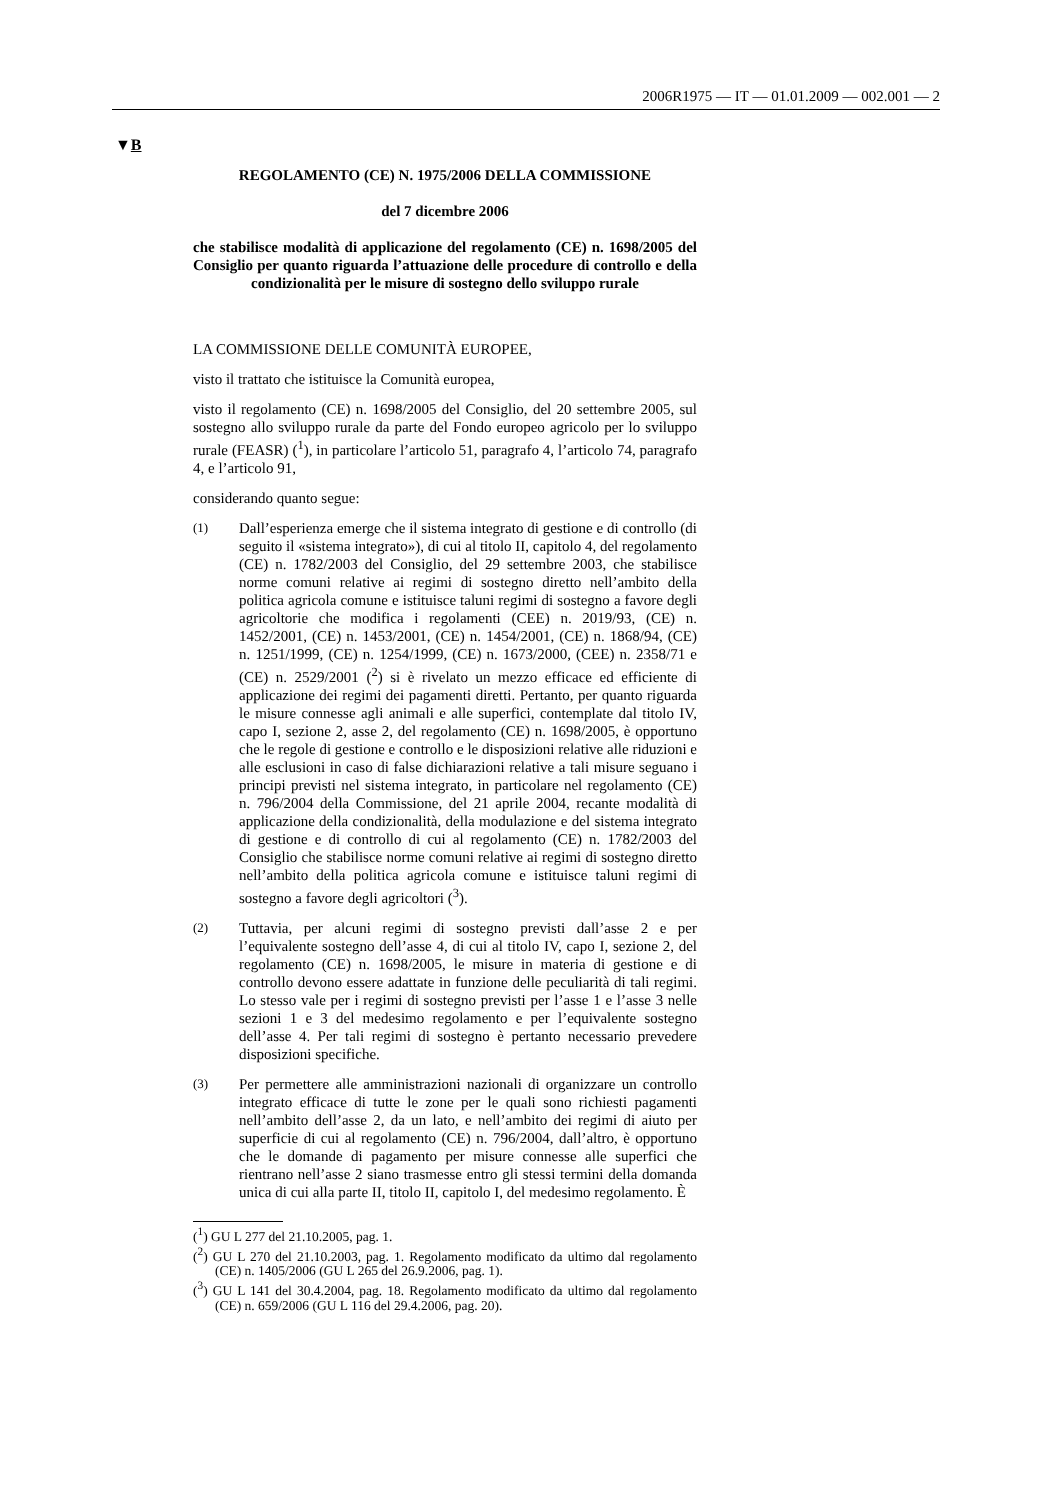2006R1975 — IT — 01.01.2009 — 002.001 — 2
▼B
REGOLAMENTO (CE) N. 1975/2006 DELLA COMMISSIONE
del 7 dicembre 2006
che stabilisce modalità di applicazione del regolamento (CE) n. 1698/2005 del Consiglio per quanto riguarda l’attuazione delle procedure di controllo e della condizionalità per le misure di sostegno dello sviluppo rurale
LA COMMISSIONE DELLE COMUNITÀ EUROPEE,
visto il trattato che istituisce la Comunità europea,
visto il regolamento (CE) n. 1698/2005 del Consiglio, del 20 settembre 2005, sul sostegno allo sviluppo rurale da parte del Fondo europeo agricolo per lo sviluppo rurale (FEASR) (<sup>1</sup>), in particolare l’articolo 51, paragrafo 4, l’articolo 74, paragrafo 4, e l’articolo 91,
considerando quanto segue:
(1) Dall’esperienza emerge che il sistema integrato di gestione e di controllo (di seguito il «sistema integrato»), di cui al titolo II, capitolo 4, del regolamento (CE) n. 1782/2003 del Consiglio, del 29 settembre 2003, che stabilisce norme comuni relative ai regimi di sostegno diretto nell’ambito della politica agricola comune e istituisce taluni regimi di sostegno a favore degli agricoltorie che modifica i regolamenti (CEE) n. 2019/93, (CE) n. 1452/2001, (CE) n. 1453/2001, (CE) n. 1454/2001, (CE) n. 1868/94, (CE) n. 1251/1999, (CE) n. 1254/1999, (CE) n. 1673/2000, (CEE) n. 2358/71 e (CE) n. 2529/2001 (<sup>2</sup>) si è rivelato un mezzo efficace ed efficiente di applicazione dei regimi dei pagamenti diretti. Pertanto, per quanto riguarda le misure connesse agli animali e alle superfici, contemplate dal titolo IV, capo I, sezione 2, asse 2, del regolamento (CE) n. 1698/2005, è opportuno che le regole di gestione e controllo e le disposizioni relative alle riduzioni e alle esclusioni in caso di false dichiarazioni relative a tali misure seguano i principi previsti nel sistema integrato, in particolare nel regolamento (CE) n. 796/2004 della Commissione, del 21 aprile 2004, recante modalità di applicazione della condizionalità, della modulazione e del sistema integrato di gestione e di controllo di cui al regolamento (CE) n. 1782/2003 del Consiglio che stabilisce norme comuni relative ai regimi di sostegno diretto nell’ambito della politica agricola comune e istituisce taluni regimi di sostegno a favore degli agricoltori (<sup>3</sup>).
(2) Tuttavia, per alcuni regimi di sostegno previsti dall’asse 2 e per l’equivalente sostegno dell’asse 4, di cui al titolo IV, capo I, sezione 2, del regolamento (CE) n. 1698/2005, le misure in materia di gestione e di controllo devono essere adattate in funzione delle peculiarità di tali regimi. Lo stesso vale per i regimi di sostegno previsti per l’asse 1 e l’asse 3 nelle sezioni 1 e 3 del medesimo regolamento e per l’equivalente sostegno dell’asse 4. Per tali regimi di sostegno è pertanto necessario prevedere disposizioni specifiche.
(3) Per permettere alle amministrazioni nazionali di organizzare un controllo integrato efficace di tutte le zone per le quali sono richiesti pagamenti nell’ambito dell’asse 2, da un lato, e nell’ambito dei regimi di aiuto per superficie di cui al regolamento (CE) n. 796/2004, dall’altro, è opportuno che le domande di pagamento per misure connesse alle superfici che rientrano nell’asse 2 siano trasmesse entro gli stessi termini della domanda unica di cui alla parte II, titolo II, capitolo I, del medesimo regolamento. È
(<sup>1</sup>) GU L 277 del 21.10.2005, pag. 1.
(<sup>2</sup>) GU L 270 del 21.10.2003, pag. 1. Regolamento modificato da ultimo dal regolamento (CE) n. 1405/2006 (GU L 265 del 26.9.2006, pag. 1).
(<sup>3</sup>) GU L 141 del 30.4.2004, pag. 18. Regolamento modificato da ultimo dal regolamento (CE) n. 659/2006 (GU L 116 del 29.4.2006, pag. 20).